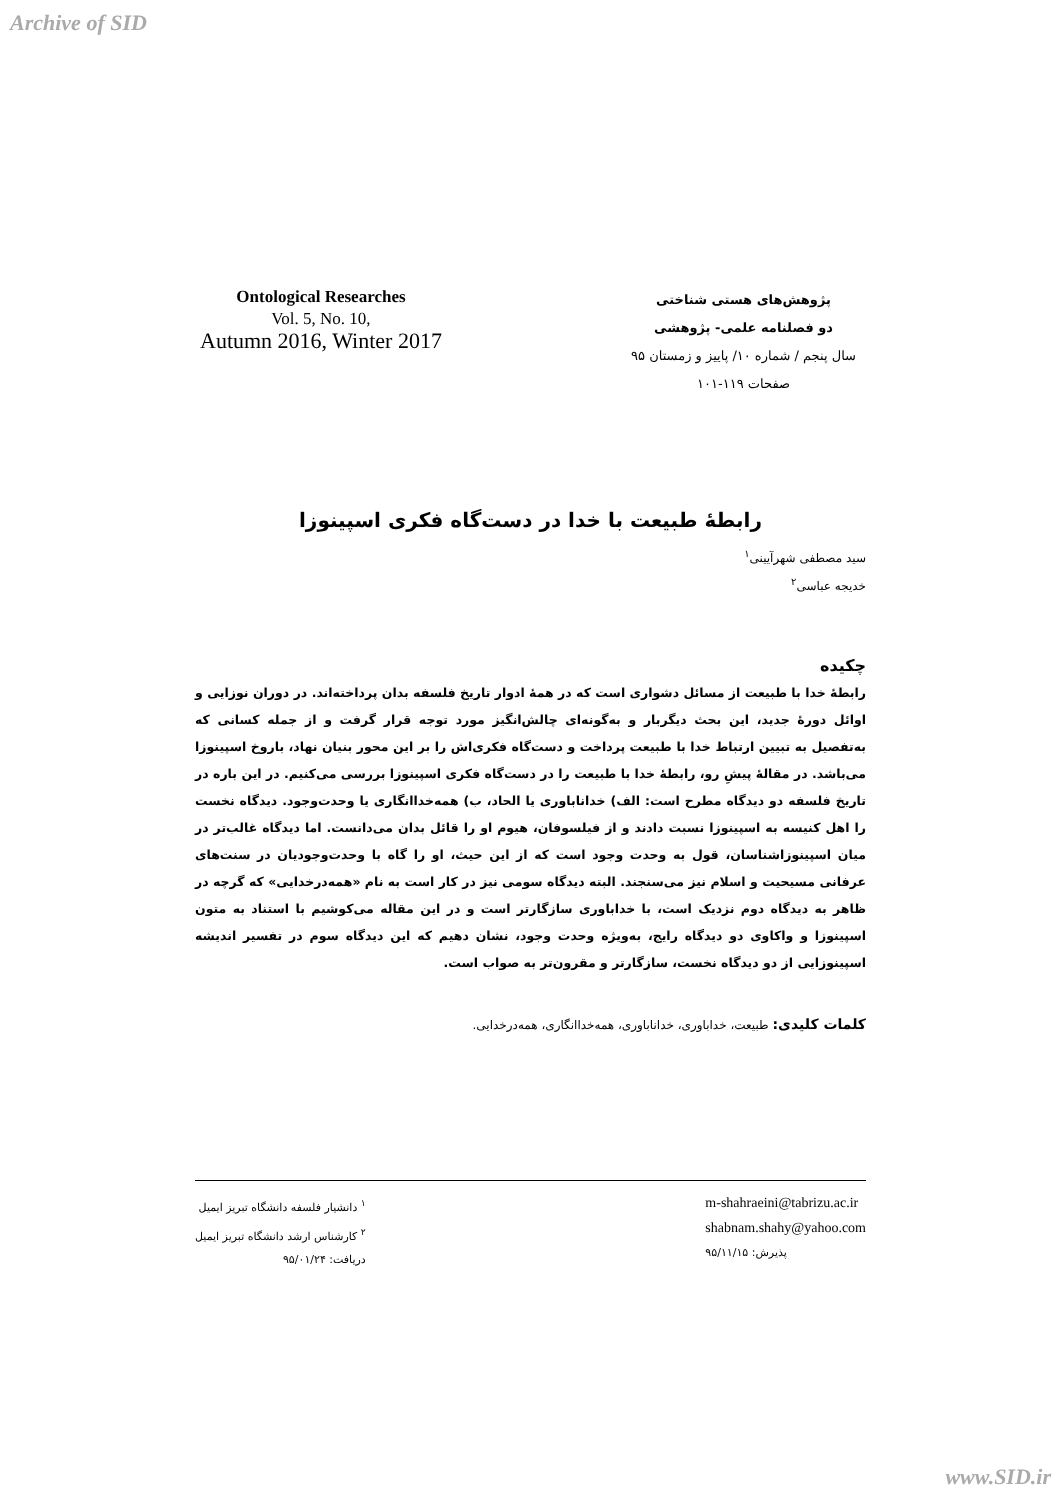Archive of SID
Ontological Researches
Vol. 5, No. 10,
Autumn 2016, Winter 2017
پژوهش‌های هستی شناختی
دو فصلنامه علمی- پژوهشی
سال پنجم / شماره ۱۰/ پاییز و زمستان ۹۵
صفحات ۱۱۹-۱۰۱
رابطهٔ طبیعت با خدا در دست‌گاه فکری اسپینوزا
سید مصطفی شهرآیینی<sup>۱</sup>
خدیجه عباسی<sup>۲</sup>
چکیده
رابطهٔ خدا با طبیعت از مسائل دشواری است که در همهٔ ادوار تاریخ فلسفه بدان پرداخته‌اند. در دوران نوزایی و اوائل دورهٔ جدید، این بحث دیگربار و به‌گونه‌ای چالش‌انگیز مورد توجه قرار گرفت و از جمله کسانی که به‌تفصیل به تبیین ارتباط خدا با طبیعت پرداخت و دست‌گاه فکری‌اش را بر این محور بنیان نهاد، باروخ اسپینوزا می‌باشد. در مقالهٔ پیشِ رو، رابطهٔ خدا با طبیعت را در دست‌گاه فکری اسپینوزا بررسی می‌کنیم. در این باره در تاریخ فلسفه دو دیدگاه مطرح است: الف) خداناباوری یا الحاد، ب) همه‌خداانگاری یا وحدت‌وجود. دیدگاه نخست را اهل کنیسه به اسپینوزا نسبت دادند و از فیلسوفان، هیوم او را قائل بدان می‌دانست. اما دیدگاه غالب‌تر در میان اسپینوزاشناسان، قول به وحدت وجود است که از این حیث، او را گاه با وحدت‌وجودیان در سنت‌های عرفانی مسیحیت و اسلام نیز می‌سنجند. البته دیدگاه سومی نیز در کار است به نام «همه‌درخدایی» که گرچه در ظاهر به دیدگاه دوم نزدیک است، با خداباوری سازگارتر است و در این مقاله می‌کوشیم با استناد به متون اسپینوزا و واکاوی دو دیدگاه رایج، به‌ویژه وحدت وجود، نشان دهیم که این دیدگاه سوم در تفسیر اندیشه اسپینوزایی از دو دیدگاه نخست، سازگارتر و مقرون‌تر به صواب است.
کلمات کلیدی: طبیعت، خداباوری، خداناباوری، همه‌خداانگاری، همه‌درخدایی.
<sup>۱</sup> دانشیار فلسفه دانشگاه تبریز ایمیل
<sup>۲</sup> کارشناس ارشد دانشگاه تبریز ایمیل
دریافت: ۹۵/۰۱/۲۴
m-shahraeini@tabrizu.ac.ir
shabnam.shahy@yahoo.com
پذیرش: ۹۵/۱۱/۱۵
www.SID.ir